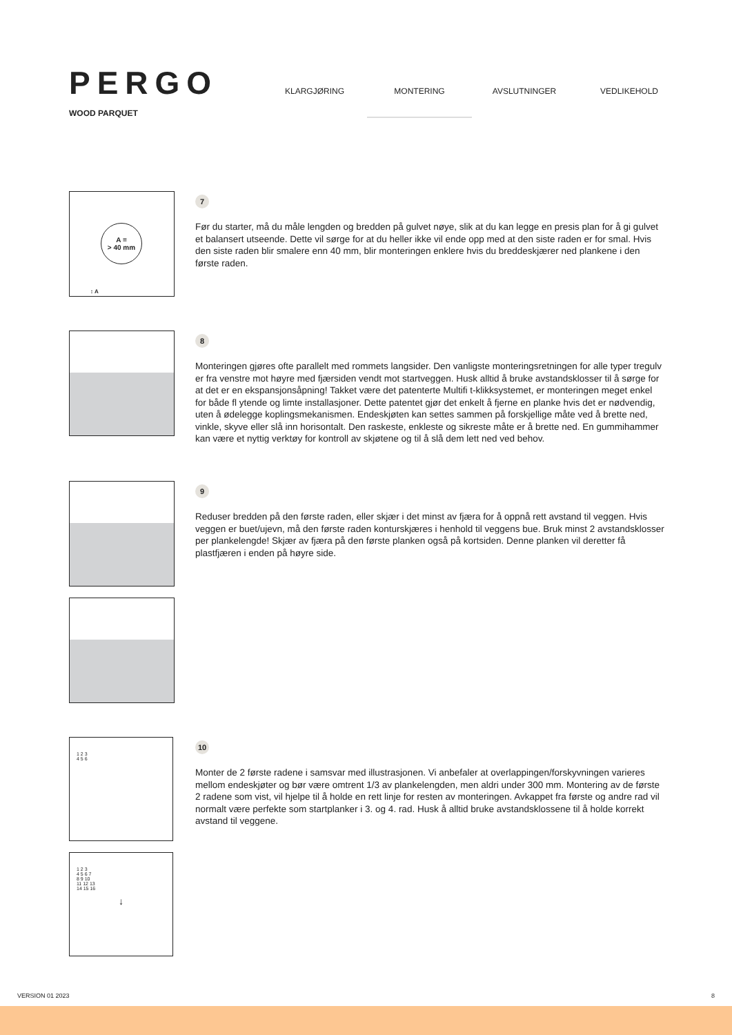PERGO
WOOD PARQUET
KLARGJØRING MONTERING AVSLUTNINGER VEDLIKEHOLD
A =
> 40 mm
↕ A
7
Før du starter, må du måle lengden og bredden på gulvet nøye, slik at du kan legge en presis plan for å gi gulvet et balansert utseende. Dette vil sørge for at du heller ikke vil ende opp med at den siste raden er for smal. Hvis den siste raden blir smalere enn 40 mm, blir monteringen enklere hvis du breddeskjærer ned plankene i den første raden.
8
Monteringen gjøres ofte parallelt med rommets langsider. Den vanligste monteringsretningen for alle typer tregulv er fra venstre mot høyre med fjærsiden vendt mot startveggen. Husk alltid å bruke avstandsklosser til å sørge for at det er en ekspansjonsåpning! Takket være det patenterte Multifi t-klikksystemet, er monteringen meget enkel for både fl ytende og limte installasjoner. Dette patentet gjør det enkelt å fjerne en planke hvis det er nødvendig, uten å ødelegge koplingsmekanismen. Endeskjøten kan settes sammen på forskjellige måte ved å brette ned, vinkle, skyve eller slå inn horisontalt. Den raskeste, enkleste og sikreste måte er å brette ned. En gummihammer kan være et nyttig verktøy for kontroll av skjøtene og til å slå dem lett ned ved behov.
9
Reduser bredden på den første raden, eller skjær i det minst av fjæra for å oppnå rett avstand til veggen. Hvis veggen er buet/ujevn, må den første raden konturskjæres i henhold til veggens bue. Bruk minst 2 avstandsklosser per plankelengde! Skjær av fjæra på den første planken også på kortsiden. Denne planken vil deretter få plastfjæren i enden på høyre side.
1 2 3
4 5 6
1 2 3
4 5 6 7
8 9 10
11 12 13
14 15 16
↓
10
Monter de 2 første radene i samsvar med illustrasjonen. Vi anbefaler at overlappingen/forskyvningen varieres mellom endeskjøter og bør være omtrent 1/3 av plankelengden, men aldri under 300 mm. Montering av de første 2 radene som vist, vil hjelpe til å holde en rett linje for resten av monteringen. Avkappet fra første og andre rad vil normalt være perfekte som startplanker i 3. og 4. rad. Husk å alltid bruke avstandsklossene til å holde korrekt avstand til veggene.
VERSION 01 2023 8